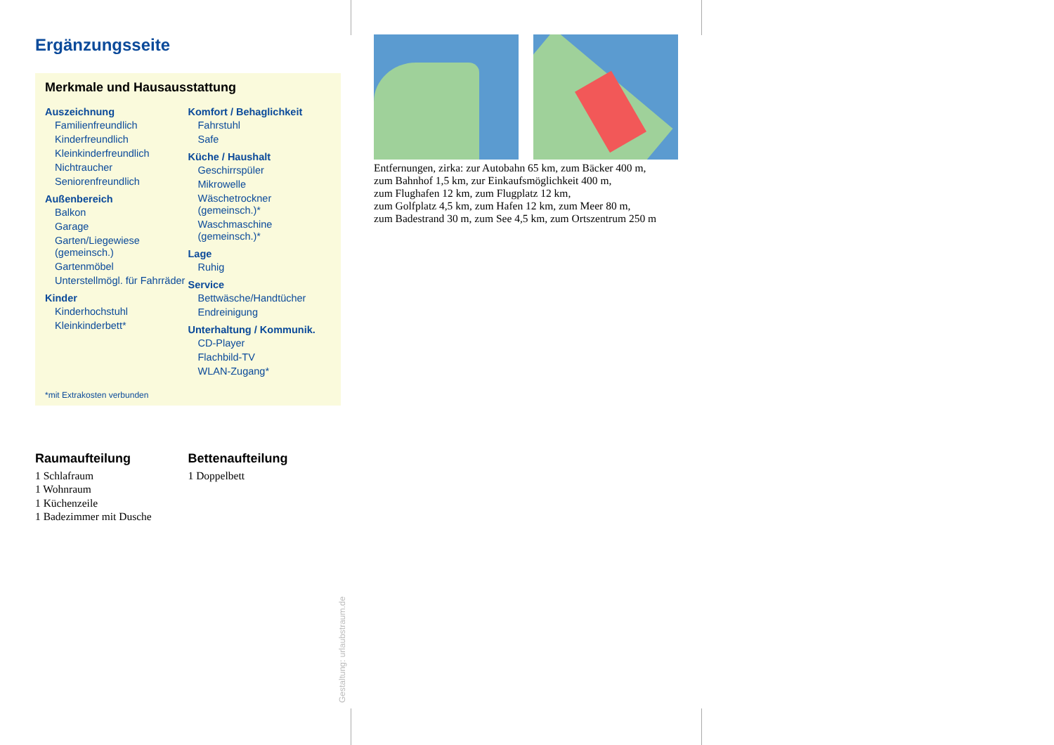Ergänzungsseite
Merkmale und Hausausstattung
Auszeichnung
Familienfreundlich
Kinderfreundlich
Kleinkinderfreundlich
Nichtraucher
Seniorenfreundlich
Außenbereich
Balkon
Garage
Garten/Liegewiese (gemeinsch.)
Gartenmöbel
Unterstellmögl. für Fahrräder
Kinder
Kinderhochstuhl
Kleinkinderbett*
Komfort / Behaglichkeit
Fahrstuhl
Safe
Küche / Haushalt
Geschirrspüler
Mikrowelle
Wäschetrockner (gemeinsch.)*
Waschmaschine (gemeinsch.)*
Lage
Ruhig
Service
Bettwäsche/Handtücher
Endreinigung
Unterhaltung / Kommunik.
CD-Player
Flachbild-TV
WLAN-Zugang*
*mit Extrakosten verbunden
Raumaufteilung
1 Schlafraum
1 Wohnraum
1 Küchenzeile
1 Badezimmer mit Dusche
Bettenaufteilung
1 Doppelbett
Entfernungen, zirka: zur Autobahn 65 km, zum Bäcker 400 m,
zum Bahnhof 1,5 km, zur Einkaufsmöglichkeit 400 m,
zum Flughafen 12 km, zum Flugplatz 12 km,
zum Golfplatz 4,5 km, zum Hafen 12 km, zum Meer 80 m,
zum Badestrand 30 m, zum See 4,5 km, zum Ortszentrum 250 m
Gestaltung: urlaubstraum.de